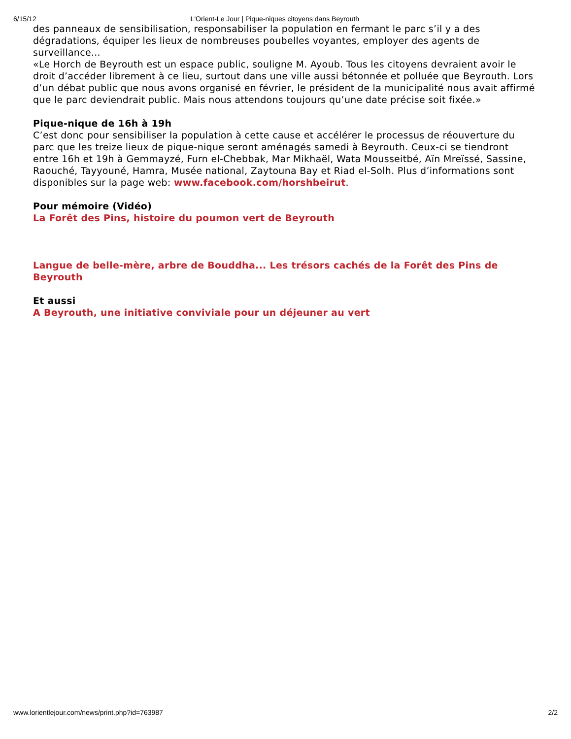6/15/12 L'Orient-Le Jour | Pique-niques citoyens dans Beyrouth
des panneaux de sensibilisation, responsabiliser la population en fermant le parc s’il y a des dégradations, équiper les lieux de nombreuses poubelles voyantes, employer des agents de surveillance...
«Le Horch de Beyrouth est un espace public, souligne M. Ayoub. Tous les citoyens devraient avoir le droit d’accéder librement à ce lieu, surtout dans une ville aussi bétonnée et polluée que Beyrouth. Lors d’un débat public que nous avons organisé en février, le président de la municipalité nous avait affirmé que le parc deviendrait public. Mais nous attendons toujours qu’une date précise soit fixée.»
Pique-nique de 16h à 19h
C’est donc pour sensibiliser la population à cette cause et accélérer le processus de réouverture du parc que les treize lieux de pique-nique seront aménagés samedi à Beyrouth. Ceux-ci se tiendront entre 16h et 19h à Gemmayzé, Furn el-Chebbak, Mar Mikhaël, Wata Mousseitbé, Aïn Mreïssé, Sassine, Raouché, Tayyouné, Hamra, Musée national, Zaytouna Bay et Riad el-Solh. Plus d’informations sont disponibles sur la page web: www.facebook.com/horshbeirut.
Pour mémoire (Vidéo)
La Forêt des Pins, histoire du poumon vert de Beyrouth
Langue de belle-mère, arbre de Bouddha... Les trésors cachés de la Forêt des Pins de Beyrouth
Et aussi
A Beyrouth, une initiative conviviale pour un déjeuner au vert
www.lorientlejour.com/news/print.php?id=763987 2/2